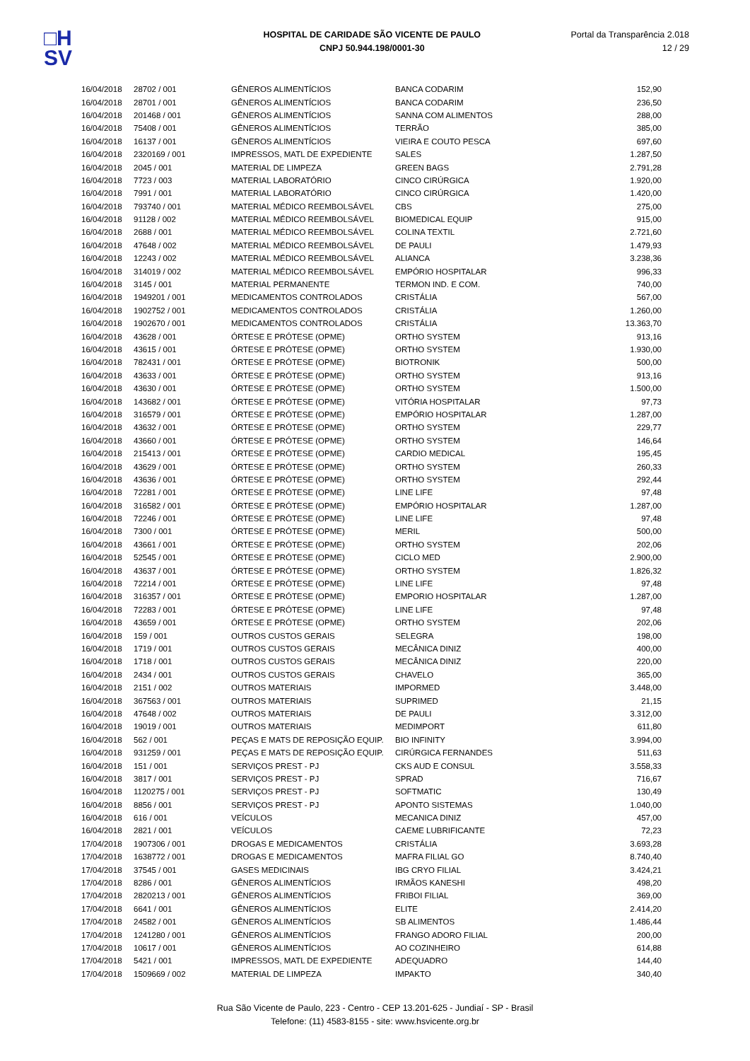□H
SV
HOSPITAL DE CARIDADE SÃO VICENTE DE PAULO
CNPJ 50.944.198/0001-30
Portal da Transparência 2.018
12 / 29
| 16/04/2018 | 28702 / 001 | GÊNEROS ALIMENTÍCIOS | BANCA CODARIM | 152,90 |
| 16/04/2018 | 28701 / 001 | GÊNEROS ALIMENTÍCIOS | BANCA CODARIM | 236,50 |
| 16/04/2018 | 201468 / 001 | GÊNEROS ALIMENTÍCIOS | SANNA COM ALIMENTOS | 288,00 |
| 16/04/2018 | 75408 / 001 | GÊNEROS ALIMENTÍCIOS | TERRÃO | 385,00 |
| 16/04/2018 | 16137 / 001 | GÊNEROS ALIMENTÍCIOS | VIEIRA E COUTO PESCA | 697,60 |
| 16/04/2018 | 2320169 / 001 | IMPRESSOS, MATL DE EXPEDIENTE | SALES | 1.287,50 |
| 16/04/2018 | 2045 / 001 | MATERIAL DE LIMPEZA | GREEN BAGS | 2.791,28 |
| 16/04/2018 | 7723 / 003 | MATERIAL LABORATÓRIO | CINCO CIRÚRGICA | 1.920,00 |
| 16/04/2018 | 7991 / 001 | MATERIAL LABORATÓRIO | CINCO CIRÚRGICA | 1.420,00 |
| 16/04/2018 | 793740 / 001 | MATERIAL MÉDICO REEMBOLSÁVEL | CBS | 275,00 |
| 16/04/2018 | 91128 / 002 | MATERIAL MÉDICO REEMBOLSÁVEL | BIOMEDICAL EQUIP | 915,00 |
| 16/04/2018 | 2688 / 001 | MATERIAL MÉDICO REEMBOLSÁVEL | COLINA TEXTIL | 2.721,60 |
| 16/04/2018 | 47648 / 002 | MATERIAL MÉDICO REEMBOLSÁVEL | DE PAULI | 1.479,93 |
| 16/04/2018 | 12243 / 002 | MATERIAL MÉDICO REEMBOLSÁVEL | ALIANCA | 3.238,36 |
| 16/04/2018 | 314019 / 002 | MATERIAL MÉDICO REEMBOLSÁVEL | EMPÓRIO HOSPITALAR | 996,33 |
| 16/04/2018 | 3145 / 001 | MATERIAL PERMANENTE | TERMON IND. E COM. | 740,00 |
| 16/04/2018 | 1949201 / 001 | MEDICAMENTOS CONTROLADOS | CRISTÁLIA | 567,00 |
| 16/04/2018 | 1902752 / 001 | MEDICAMENTOS CONTROLADOS | CRISTÁLIA | 1.260,00 |
| 16/04/2018 | 1902670 / 001 | MEDICAMENTOS CONTROLADOS | CRISTÁLIA | 13.363,70 |
| 16/04/2018 | 43628 / 001 | ÓRTESE E PRÓTESE (OPME) | ORTHO SYSTEM | 913,16 |
| 16/04/2018 | 43615 / 001 | ÓRTESE E PRÓTESE (OPME) | ORTHO SYSTEM | 1.930,00 |
| 16/04/2018 | 782431 / 001 | ÓRTESE E PRÓTESE (OPME) | BIOTRONIK | 500,00 |
| 16/04/2018 | 43633 / 001 | ÓRTESE E PRÓTESE (OPME) | ORTHO SYSTEM | 913,16 |
| 16/04/2018 | 43630 / 001 | ÓRTESE E PRÓTESE (OPME) | ORTHO SYSTEM | 1.500,00 |
| 16/04/2018 | 143682 / 001 | ÓRTESE E PRÓTESE (OPME) | VITÓRIA HOSPITALAR | 97,73 |
| 16/04/2018 | 316579 / 001 | ÓRTESE E PRÓTESE (OPME) | EMPÓRIO HOSPITALAR | 1.287,00 |
| 16/04/2018 | 43632 / 001 | ÓRTESE E PRÓTESE (OPME) | ORTHO SYSTEM | 229,77 |
| 16/04/2018 | 43660 / 001 | ÓRTESE E PRÓTESE (OPME) | ORTHO SYSTEM | 146,64 |
| 16/04/2018 | 215413 / 001 | ÓRTESE E PRÓTESE (OPME) | CARDIO MEDICAL | 195,45 |
| 16/04/2018 | 43629 / 001 | ÓRTESE E PRÓTESE (OPME) | ORTHO SYSTEM | 260,33 |
| 16/04/2018 | 43636 / 001 | ÓRTESE E PRÓTESE (OPME) | ORTHO SYSTEM | 292,44 |
| 16/04/2018 | 72281 / 001 | ÓRTESE E PRÓTESE (OPME) | LINE LIFE | 97,48 |
| 16/04/2018 | 316582 / 001 | ÓRTESE E PRÓTESE (OPME) | EMPÓRIO HOSPITALAR | 1.287,00 |
| 16/04/2018 | 72246 / 001 | ÓRTESE E PRÓTESE (OPME) | LINE LIFE | 97,48 |
| 16/04/2018 | 7300 / 001 | ÓRTESE E PRÓTESE (OPME) | MERIL | 500,00 |
| 16/04/2018 | 43661 / 001 | ÓRTESE E PRÓTESE (OPME) | ORTHO SYSTEM | 202,06 |
| 16/04/2018 | 52545 / 001 | ÓRTESE E PRÓTESE (OPME) | CICLO MED | 2.900,00 |
| 16/04/2018 | 43637 / 001 | ÓRTESE E PRÓTESE (OPME) | ORTHO SYSTEM | 1.826,32 |
| 16/04/2018 | 72214 / 001 | ÓRTESE E PRÓTESE (OPME) | LINE LIFE | 97,48 |
| 16/04/2018 | 316357 / 001 | ÓRTESE E PRÓTESE (OPME) | EMPORIO HOSPITALAR | 1.287,00 |
| 16/04/2018 | 72283 / 001 | ÓRTESE E PRÓTESE (OPME) | LINE LIFE | 97,48 |
| 16/04/2018 | 43659 / 001 | ÓRTESE E PRÓTESE (OPME) | ORTHO SYSTEM | 202,06 |
| 16/04/2018 | 159 / 001 | OUTROS CUSTOS GERAIS | SELEGRA | 198,00 |
| 16/04/2018 | 1719 / 001 | OUTROS CUSTOS GERAIS | MECÂNICA DINIZ | 400,00 |
| 16/04/2018 | 1718 / 001 | OUTROS CUSTOS GERAIS | MECÂNICA DINIZ | 220,00 |
| 16/04/2018 | 2434 / 001 | OUTROS CUSTOS GERAIS | CHAVELO | 365,00 |
| 16/04/2018 | 2151 / 002 | OUTROS MATERIAIS | IMPORMED | 3.448,00 |
| 16/04/2018 | 367563 / 001 | OUTROS MATERIAIS | SUPRIMED | 21,15 |
| 16/04/2018 | 47648 / 002 | OUTROS MATERIAIS | DE PAULI | 3.312,00 |
| 16/04/2018 | 19019 / 001 | OUTROS MATERIAIS | MEDIMPORT | 611,80 |
| 16/04/2018 | 562 / 001 | PEÇAS E MATS DE REPOSIÇÃO EQUIP. | BIO INFINITY | 3.994,00 |
| 16/04/2018 | 931259 / 001 | PEÇAS E MATS DE REPOSIÇÃO EQUIP. | CIRÚRGICA FERNANDES | 511,63 |
| 16/04/2018 | 151 / 001 | SERVIÇOS PREST - PJ | CKS AUD E CONSUL | 3.558,33 |
| 16/04/2018 | 3817 / 001 | SERVIÇOS PREST - PJ | SPRAD | 716,67 |
| 16/04/2018 | 1120275 / 001 | SERVIÇOS PREST - PJ | SOFTMATIC | 130,49 |
| 16/04/2018 | 8856 / 001 | SERVIÇOS PREST - PJ | APONTO SISTEMAS | 1.040,00 |
| 16/04/2018 | 616 / 001 | VEÍCULOS | MECANICA DINIZ | 457,00 |
| 16/04/2018 | 2821 / 001 | VEÍCULOS | CAEME LUBRIFICANTE | 72,23 |
| 17/04/2018 | 1907306 / 001 | DROGAS E MEDICAMENTOS | CRISTÁLIA | 3.693,28 |
| 17/04/2018 | 1638772 / 001 | DROGAS E MEDICAMENTOS | MAFRA FILIAL GO | 8.740,40 |
| 17/04/2018 | 37545 / 001 | GASES MEDICINAIS | IBG CRYO FILIAL | 3.424,21 |
| 17/04/2018 | 8286 / 001 | GÊNEROS ALIMENTÍCIOS | IRMÃOS KANESHI | 498,20 |
| 17/04/2018 | 2820213 / 001 | GÊNEROS ALIMENTÍCIOS | FRIBOI FILIAL | 369,00 |
| 17/04/2018 | 6641 / 001 | GÊNEROS ALIMENTÍCIOS | ELITE | 2.414,20 |
| 17/04/2018 | 24582 / 001 | GÊNEROS ALIMENTÍCIOS | SB ALIMENTOS | 1.486,44 |
| 17/04/2018 | 1241280 / 001 | GÊNEROS ALIMENTÍCIOS | FRANGO ADORO FILIAL | 200,00 |
| 17/04/2018 | 10617 / 001 | GÊNEROS ALIMENTÍCIOS | AO COZINHEIRO | 614,88 |
| 17/04/2018 | 5421 / 001 | IMPRESSOS, MATL DE EXPEDIENTE | ADEQUADRO | 144,40 |
| 17/04/2018 | 1509669 / 002 | MATERIAL DE LIMPEZA | IMPAKTO | 340,40 |
Rua São Vicente de Paulo, 223 - Centro - CEP 13.201-625 - Jundiaí - SP - Brasil
Telefone: (11) 4583-8155 - site: www.hsvicente.org.br